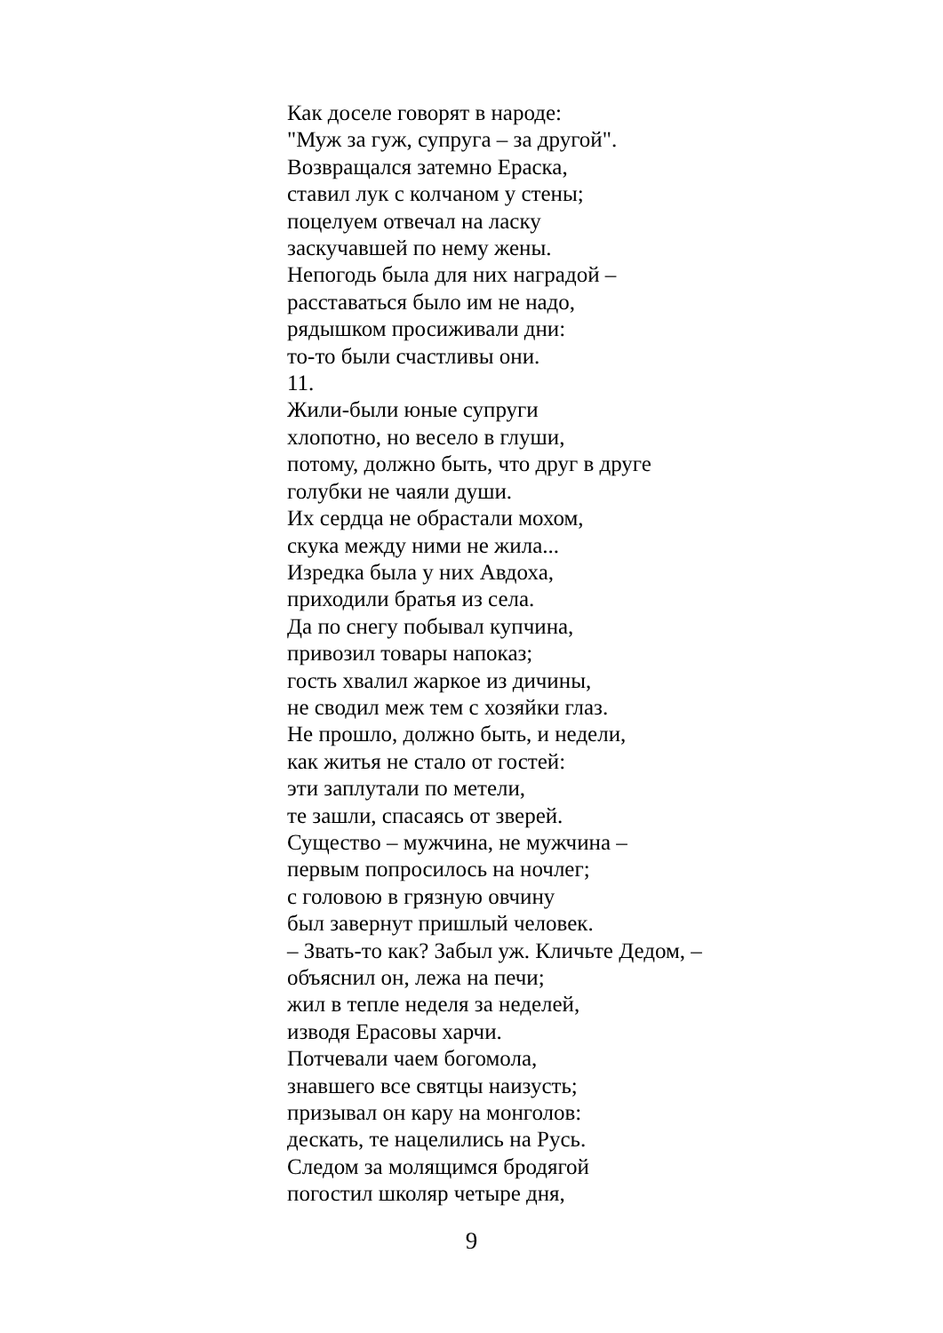Как доселе говорят в народе:
"Муж за гуж, супруга – за другой".
Возвращался затемно Ераска,
ставил лук с колчаном у стены;
поцелуем отвечал на ласку
заскучавшей по нему жены.
Непогодь была для них наградой –
расставаться было им не надо,
рядышком просиживали дни:
то-то были счастливы они.
11.
Жили-были юные супруги
хлопотно, но весело в глуши,
потому, должно быть, что друг в друге
голубки не чаяли души.
Их сердца не обрастали мохом,
скука между ними не жила...
Изредка была у них Авдоха,
приходили братья из села.
Да по снегу побывал купчина,
привозил товары напоказ;
гость хвалил жаркое из дичины,
не сводил меж тем с хозяйки глаз.
Не прошло, должно быть, и недели,
как житья не стало от гостей:
эти заплутали по метели,
те зашли, спасаясь от зверей.
Существо – мужчина, не мужчина –
первым попросилось на ночлег;
с головою в грязную овчину
был завернут пришлый человек.
– Звать-то как? Забыл уж. Кличьте Дедом, –
объяснил он, лежа на печи;
жил в тепле неделя за неделей,
изводя Ерасовы харчи.
Потчевали чаем богомола,
знавшего все святцы наизусть;
призывал он кару на монголов:
дескать, те нацелились на Русь.
Следом за молящимся бродягой
погостил школяр четыре дня,
9